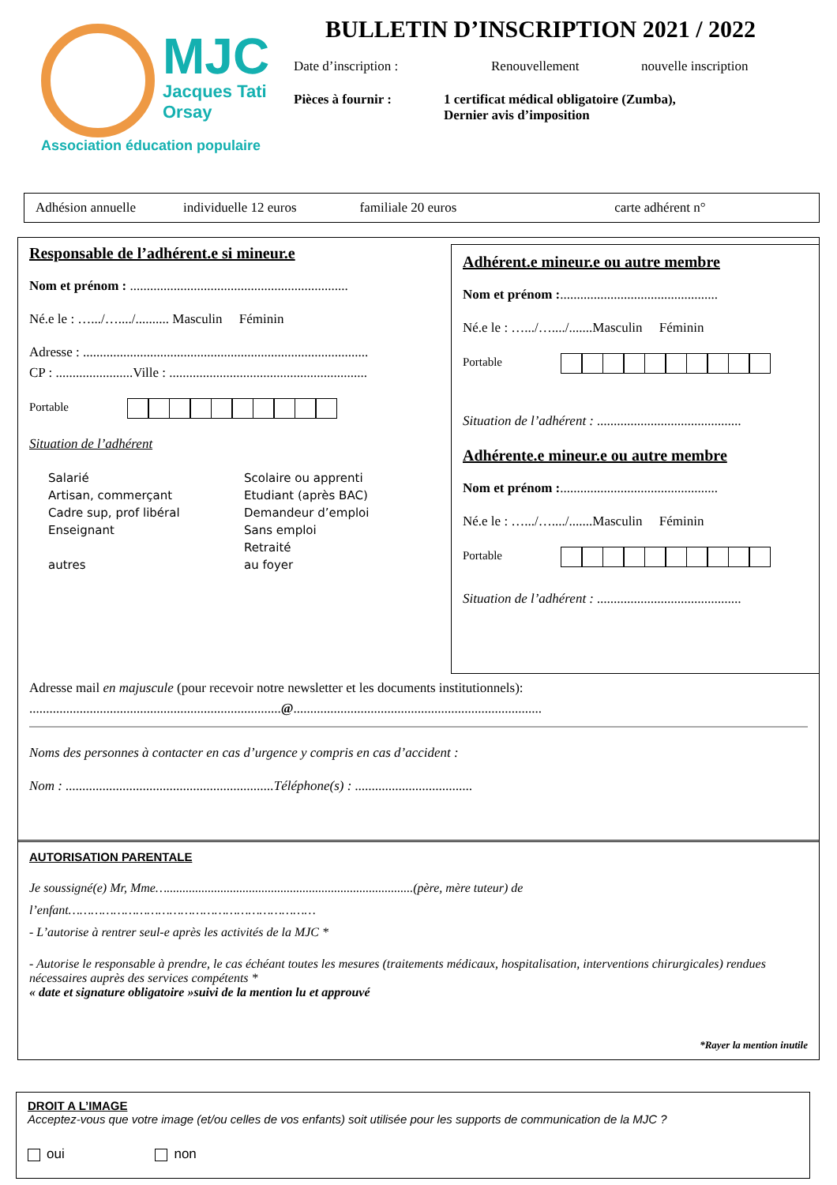MJC
Jacques Tati
Orsay
Association éducation populaire
BULLETIN D’INSCRIPTION 2021 / 2022
Date d’inscription : Renouvellement nouvelle inscription
Pièces à fournir : 1 certificat médical obligatoire (Zumba),
Dernier avis d’imposition
Adhésion annuelle individuelle 12 euros familiale 20 euros carte adhérent n°
Responsable de l’adhérent.e si mineur.e
Nom et prénom : .................................................................
Né.e le : ….../…..../.......... Masculin Féminin
Adresse : .....................................................................................
CP : .......................Ville : ...........................................................
Portable
Situation de l’adhérent
Salarié
Artisan, commerçant
Cadre sup, prof libéral
Enseignant
autres
Scolaire ou apprenti
Etudiant (après BAC)
Demandeur d’emploi
Sans emploi
Retraité
au foyer
Adhérent.e mineur.e ou autre membre
Nom et prénom :...............................................
Né.e le : ….../…..../.......Masculin Féminin
Portable
Situation de l’adhérent : ...........................................
Adhérente.e mineur.e ou autre membre
Nom et prénom :...............................................
Né.e le : ….../…..../.......Masculin Féminin
Portable
Situation de l’adhérent : ...........................................
Adresse mail en majuscule (pour recevoir notre newsletter et les documents institutionnels):
...........................................................................@..........................................................................
Noms des personnes à contacter en cas d’urgence y compris en cas d’accident :
Nom : ..............................................................Téléphone(s) : ...................................
AUTORISATION PARENTALE
Je soussigné(e) Mr, Mme…..............................................................................(père, mère tuteur) de
l’enfant…………………………………………………………
- L’autorise à rentrer seul-e après les activités de la MJC *
- Autorise le responsable à prendre, le cas échéant toutes les mesures (traitements médicaux, hospitalisation, interventions chirurgicales) rendues nécessaires auprès des services compétents *
« date et signature obligatoire »suivi de la mention lu et approuvé
*Rayer la mention inutile
DROIT A L’IMAGE
Acceptez-vous que votre image (et/ou celles de vos enfants) soit utilisée pour les supports de communication de la MJC ?
oui non